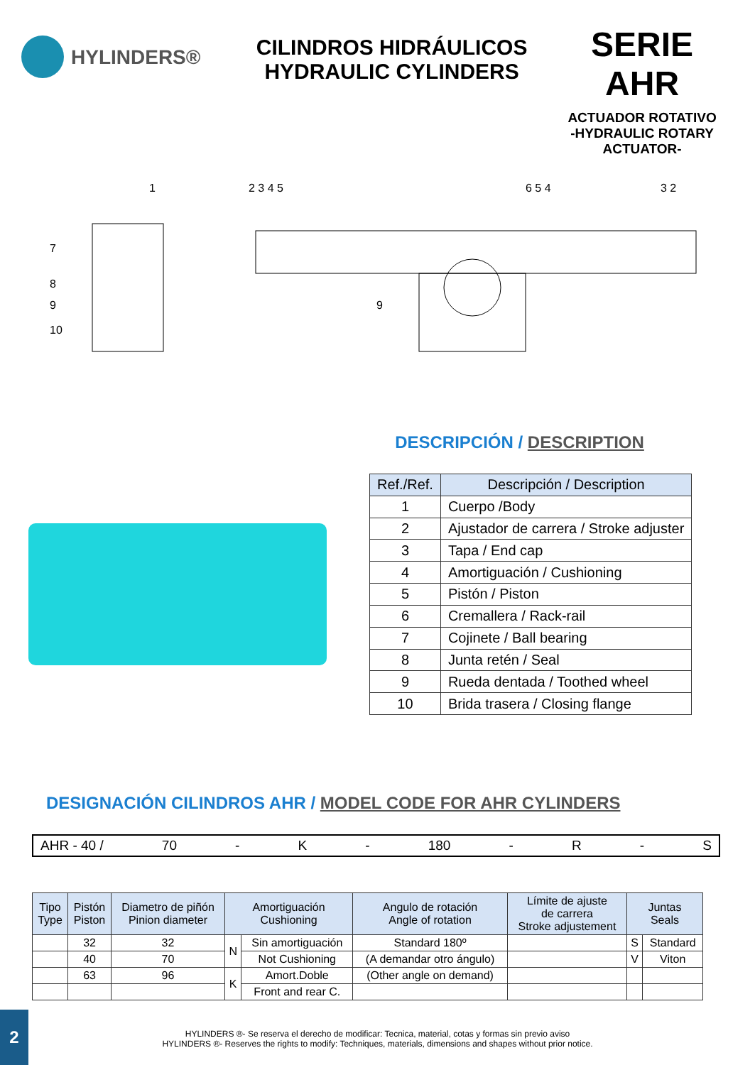HYLINDERS®
CILINDROS HIDRÁULICOS
HYDRAULIC CYLINDERS
SERIE AHR
ACTUADOR ROTATIVO
-HYDRAULIC ROTARY
ACTUATOR-
1
2 3 4 5
6 5 4
3 2
7
8
9
10
9
DESCRIPCIÓN / DESCRIPTION
| Ref./Ref. | Descripción / Description |
| --- | --- |
| 1 | Cuerpo /Body |
| 2 | Ajustador de carrera / Stroke adjuster |
| 3 | Tapa / End cap |
| 4 | Amortiguación / Cushioning |
| 5 | Pistón / Piston |
| 6 | Cremallera / Rack-rail |
| 7 | Cojinete / Ball bearing |
| 8 | Junta retén / Seal |
| 9 | Rueda dentada / Toothed wheel |
| 10 | Brida trasera / Closing flange |
DESIGNACIÓN CILINDROS AHR / MODEL CODE FOR AHR CYLINDERS
AHR - 40 / 70 - K - 180 - R - S
| Tipo Type | Pistón Piston | Diametro de piñón Pinion diameter | Amortiguación Cushioning | | Angulo de rotación Angle of rotation | Límite de ajuste de carrera Stroke adjustement | Juntas Seals | |
| | 32 | 32 | N | Sin amortiguación | Standard 180º | | S | Standard |
| | 40 | 70 | | Not Cushioning | (A demandar otro ángulo) | | V | Viton |
| | 63 | 96 | K | Amort.Doble | (Other angle on demand) | | | |
| | | | | Front and rear C. | | | | |
HYLINDERS ®- Se reserva el derecho de modificar: Tecnica, material, cotas y formas sin previo aviso
HYLINDERS ®- Reserves the rights to modify: Techniques, materials, dimensions and shapes without prior notice.
2